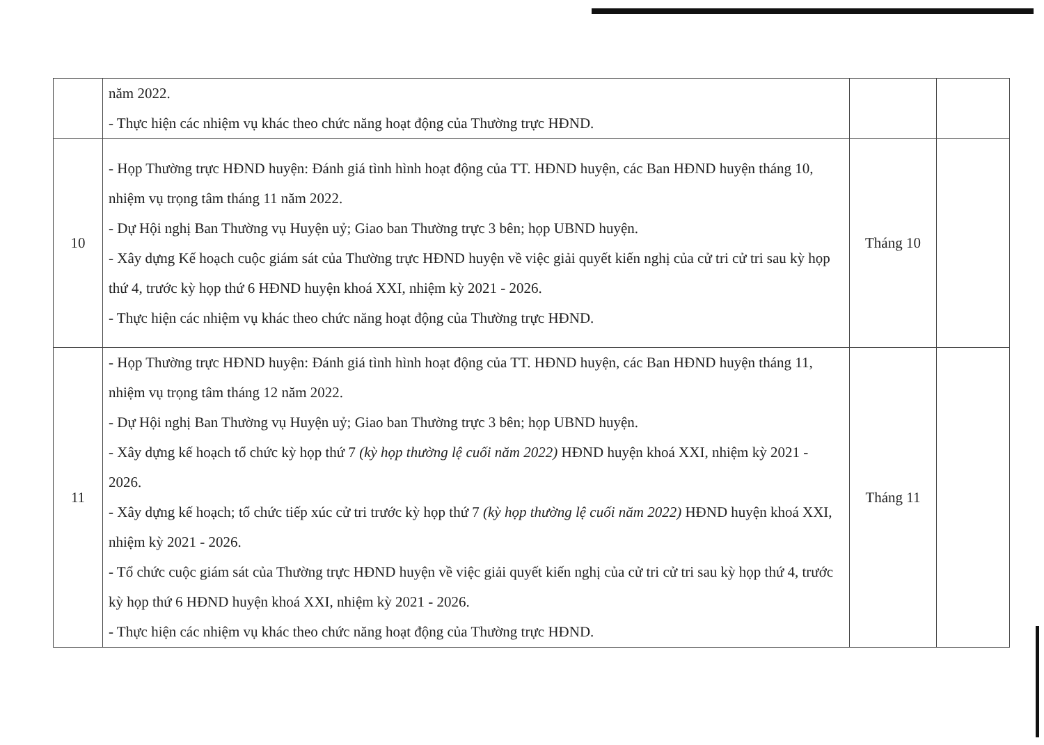| | năm 2022. - Thực hiện các nhiệm vụ khác theo chức năng hoạt động của Thường trực HĐND. | | |
| 10 | - Họp Thường trực HĐND huyện: Đánh giá tình hình hoạt động của TT. HĐND huyện, các Ban HĐND huyện tháng 10, nhiệm vụ trọng tâm tháng 11 năm 2022. - Dự Hội nghị Ban Thường vụ Huyện uỷ; Giao ban Thường trực 3 bên; họp UBND huyện. - Xây dựng Kế hoạch cuộc giám sát của Thường trực HĐND huyện về việc giải quyết kiến nghị của cử tri cử tri sau kỳ họp thứ 4, trước kỳ họp thứ 6 HĐND huyện khoá XXI, nhiệm kỳ 2021 - 2026. - Thực hiện các nhiệm vụ khác theo chức năng hoạt động của Thường trực HĐND. | Tháng 10 | |
| 11 | - Họp Thường trực HĐND huyện: Đánh giá tình hình hoạt động của TT. HĐND huyện, các Ban HĐND huyện tháng 11, nhiệm vụ trọng tâm tháng 12 năm 2022. - Dự Hội nghị Ban Thường vụ Huyện uỷ; Giao ban Thường trực 3 bên; họp UBND huyện. - Xây dựng kế hoạch tổ chức kỳ họp thứ 7 (kỳ họp thường lệ cuối năm 2022) HĐND huyện khoá XXI, nhiệm kỳ 2021 - 2026. - Xây dựng kế hoạch; tổ chức tiếp xúc cử tri trước kỳ họp thứ 7 (kỳ họp thường lệ cuối năm 2022) HĐND huyện khoá XXI, nhiệm kỳ 2021 - 2026. - Tổ chức cuộc giám sát của Thường trực HĐND huyện về việc giải quyết kiến nghị của cử tri cử tri sau kỳ họp thứ 4, trước kỳ họp thứ 6 HĐND huyện khoá XXI, nhiệm kỳ 2021 - 2026. - Thực hiện các nhiệm vụ khác theo chức năng hoạt động của Thường trực HĐND. | Tháng 11 | |